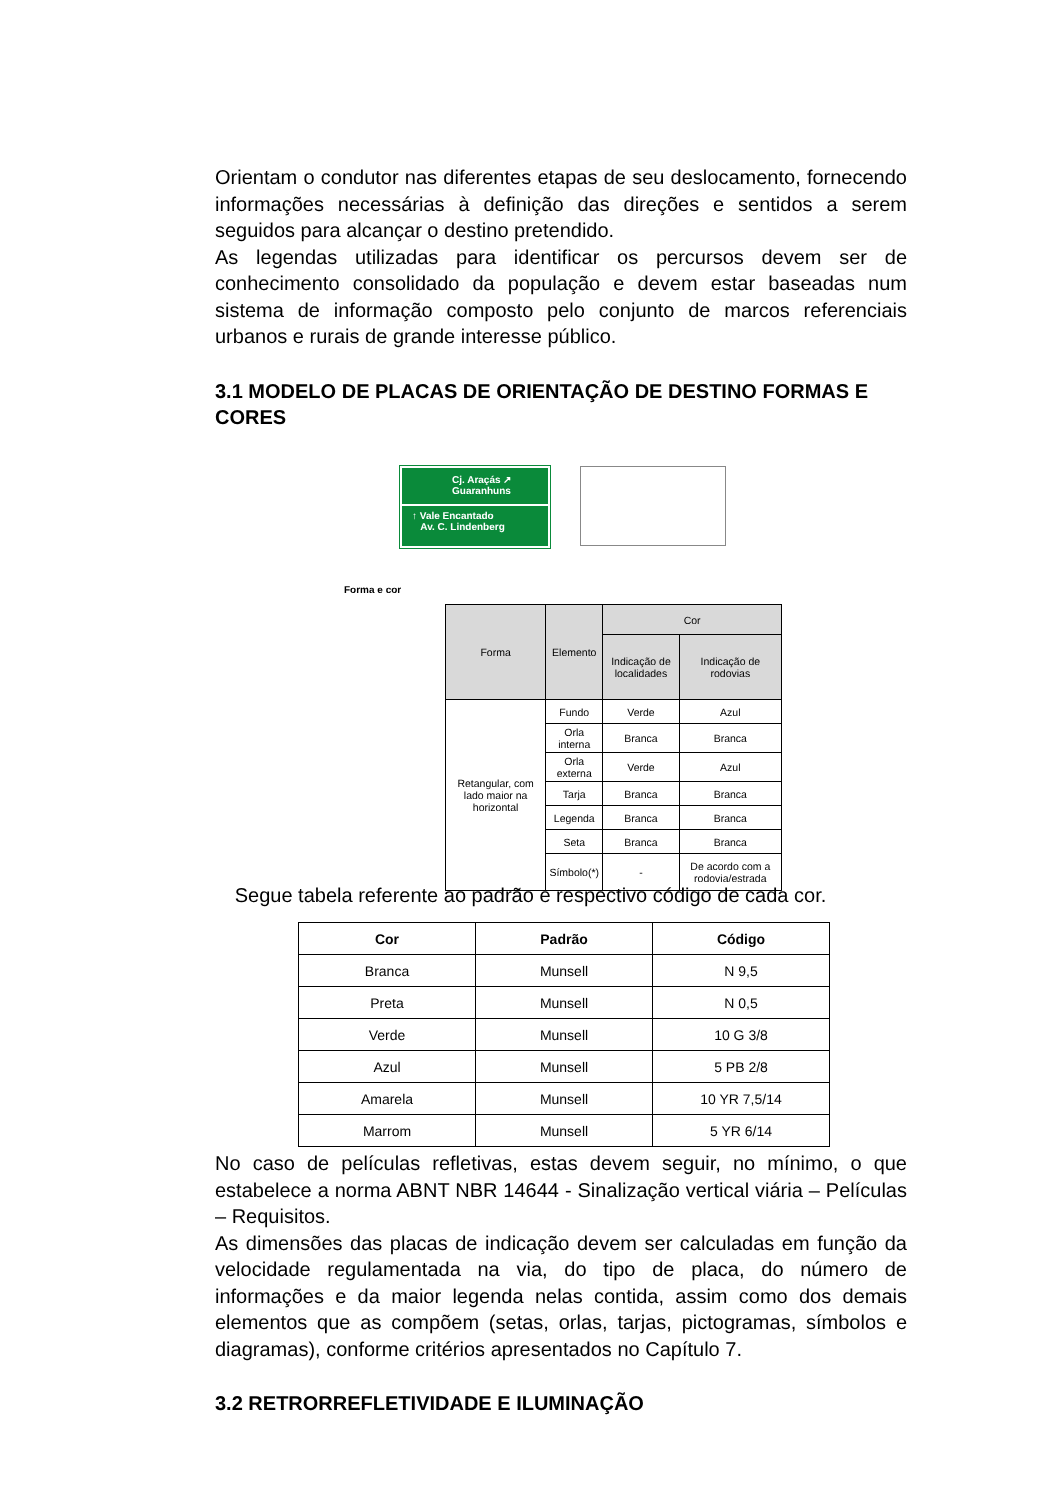Orientam o condutor nas diferentes etapas de seu deslocamento, fornecendo informações necessárias à definição das direções e sentidos a serem seguidos para alcançar o destino pretendido.
As legendas utilizadas para identificar os percursos devem ser de conhecimento consolidado da população e devem estar baseadas num sistema de informação composto pelo conjunto de marcos referenciais urbanos e rurais de grande interesse público.
3.1 MODELO DE PLACAS DE ORIENTAÇÃO DE DESTINO FORMAS E CORES
Cj. Araçás ↗
Guaranhuns
↑ Vale Encantado
Av. C. Lindenberg
Forma e cor
| Forma | Elemento | Cor | |
| --- | --- | --- | --- |
| | | Indicação de localidades | Indicação de rodovias |
| Retangular, com lado maior na horizontal | Fundo | Verde | Azul |
| | Orla interna | Branca | Branca |
| | Orla externa | Verde | Azul |
| | Tarja | Branca | Branca |
| | Legenda | Branca | Branca |
| | Seta | Branca | Branca |
| | Símbolo(*) | - | De acordo com a rodovia/estrada |
Segue tabela referente ao padrão e respectivo código de cada cor.
| Cor | Padrão | Código |
| --- | --- | --- |
| Branca | Munsell | N 9,5 |
| Preta | Munsell | N 0,5 |
| Verde | Munsell | 10 G 3/8 |
| Azul | Munsell | 5 PB 2/8 |
| Amarela | Munsell | 10 YR 7,5/14 |
| Marrom | Munsell | 5 YR 6/14 |
No caso de películas refletivas, estas devem seguir, no mínimo, o que estabelece a norma ABNT NBR 14644 - Sinalização vertical viária – Películas – Requisitos.
As dimensões das placas de indicação devem ser calculadas em função da velocidade regulamentada na via, do tipo de placa, do número de informações e da maior legenda nelas contida, assim como dos demais elementos que as compõem (setas, orlas, tarjas, pictogramas, símbolos e diagramas), conforme critérios apresentados no Capítulo 7.
3.2 RETRORREFLETIVIDADE E ILUMINAÇÃO